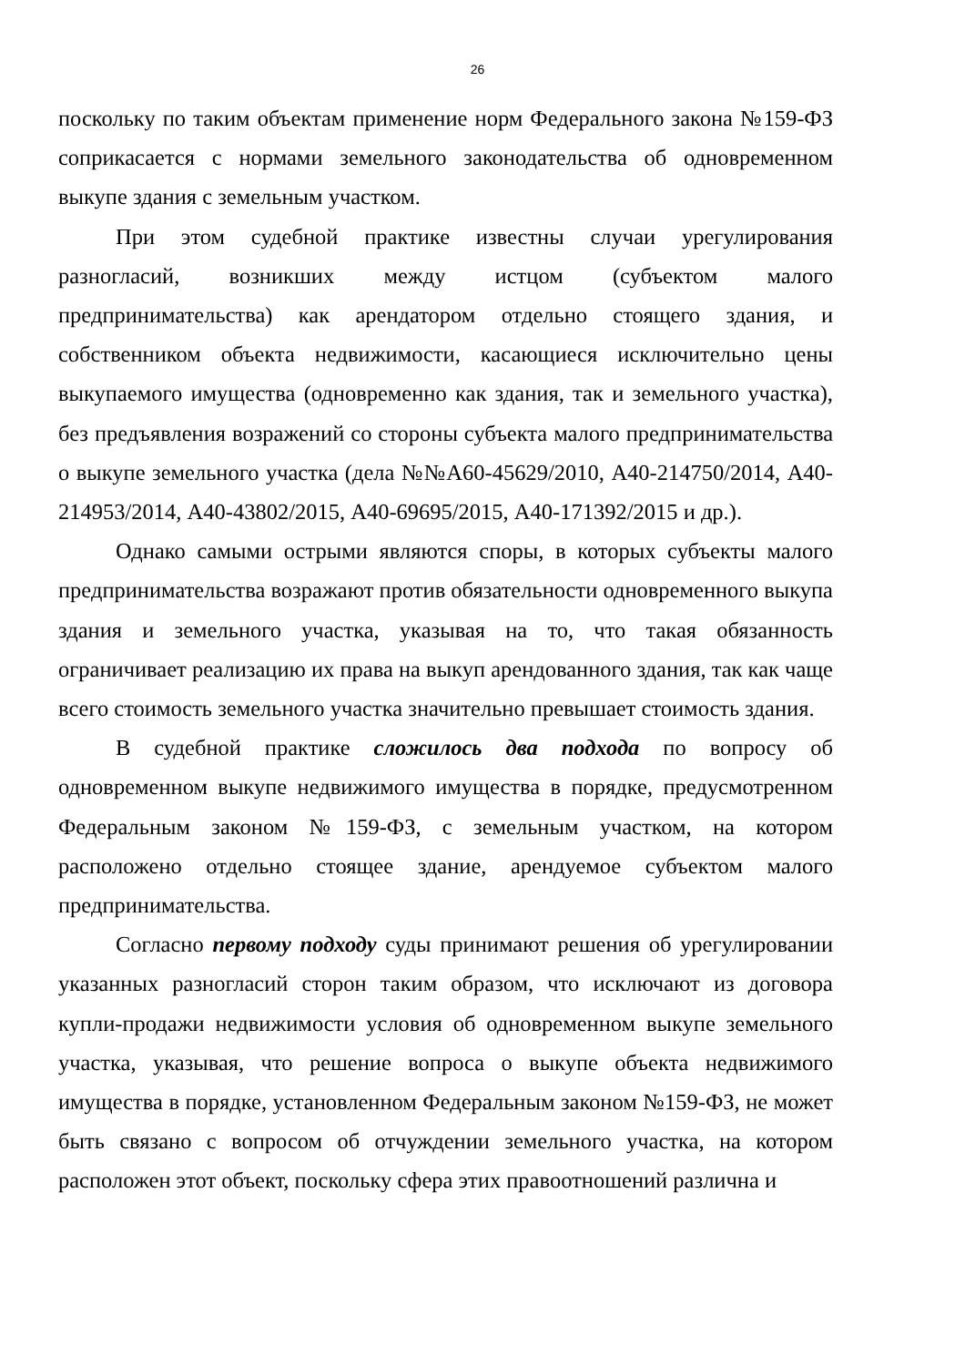26
поскольку по таким объектам применение норм Федерального закона №159-ФЗ соприкасается с нормами земельного законодательства об одновременном выкупе здания с земельным участком.
При этом судебной практике известны случаи урегулирования разногласий, возникших между истцом (субъектом малого предпринимательства) как арендатором отдельно стоящего здания, и собственником объекта недвижимости, касающиеся исключительно цены выкупаемого имущества (одновременно как здания, так и земельного участка), без предъявления возражений со стороны субъекта малого предпринимательства о выкупе земельного участка (дела №№А60-45629/2010, А40-214750/2014, А40-214953/2014, А40-43802/2015, А40-69695/2015, А40-171392/2015 и др.).
Однако самыми острыми являются споры, в которых субъекты малого предпринимательства возражают против обязательности одновременного выкупа здания и земельного участка, указывая на то, что такая обязанность ограничивает реализацию их права на выкуп арендованного здания, так как чаще всего стоимость земельного участка значительно превышает стоимость здания.
В судебной практике сложилось два подхода по вопросу об одновременном выкупе недвижимого имущества в порядке, предусмотренном Федеральным законом №159-ФЗ, с земельным участком, на котором расположено отдельно стоящее здание, арендуемое субъектом малого предпринимательства.
Согласно первому подходу суды принимают решения об урегулировании указанных разногласий сторон таким образом, что исключают из договора купли-продажи недвижимости условия об одновременном выкупе земельного участка, указывая, что решение вопроса о выкупе объекта недвижимого имущества в порядке, установленном Федеральным законом №159-ФЗ, не может быть связано с вопросом об отчуждении земельного участка, на котором расположен этот объект, поскольку сфера этих правоотношений различна и